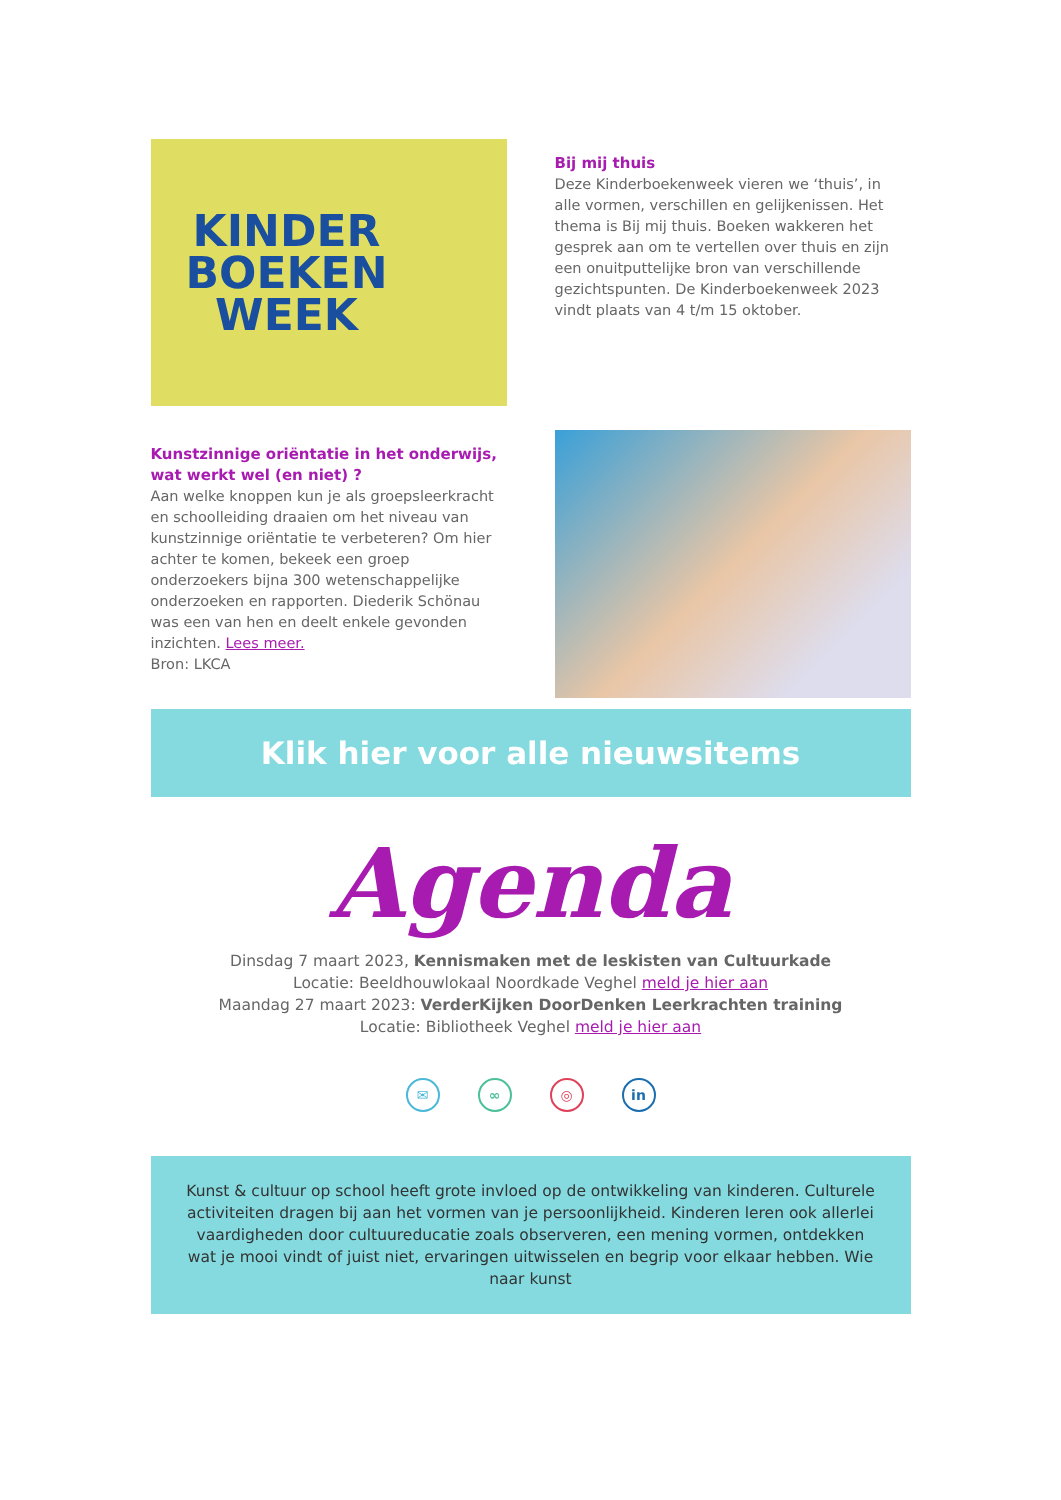KINDER
BOEKEN
WEEK
Bij mij thuis
Deze Kinderboekenweek vieren we ‘thuis’, in alle vormen, verschillen en gelijkenissen. Het thema is Bij mij thuis. Boeken wakkeren het gesprek aan om te vertellen over thuis en zijn een onuitputtelijke bron van verschillende gezichtspunten. De Kinderboekenweek 2023 vindt plaats van 4 t/m 15 oktober.
Kunstzinnige oriëntatie in het onderwijs, wat werkt wel (en niet) ?
Aan welke knoppen kun je als groepsleerkracht en schoolleiding draaien om het niveau van kunstzinnige oriëntatie te verbeteren? Om hier achter te komen, bekeek een groep onderzoekers bijna 300 wetenschappelijke onderzoeken en rapporten. Diederik Schönau was een van hen en deelt enkele gevonden inzichten. Lees meer.
Bron: LKCA
Klik hier voor alle nieuwsitems
Agenda
Dinsdag 7 maart 2023, Kennismaken met de leskisten van Cultuurkade
Locatie: Beeldhouwlokaal Noordkade Veghel meld je hier aan
Maandag 27 maart 2023: VerderKijken DoorDenken Leerkrachten training
Locatie: Bibliotheek Veghel meld je hier aan
✉ ∞ ◎ in
Kunst & cultuur op school heeft grote invloed op de ontwikkeling van kinderen. Culturele activiteiten dragen bij aan het vormen van je persoonlijkheid. Kinderen leren ook allerlei vaardigheden door cultuureducatie zoals observeren, een mening vormen, ontdekken wat je mooi vindt of juist niet, ervaringen uitwisselen en begrip voor elkaar hebben. Wie naar kunst